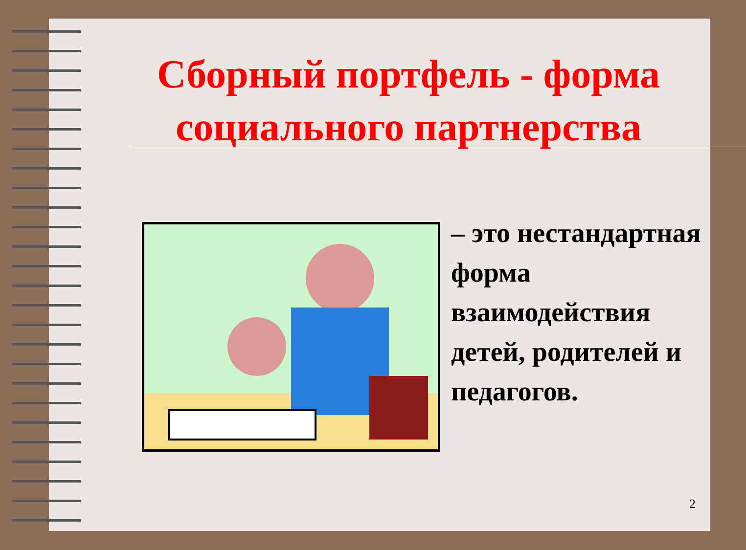Сборный портфель - форма социального партнерства
– это нестандартная форма взаимодействия детей, родителей и педагогов.
2